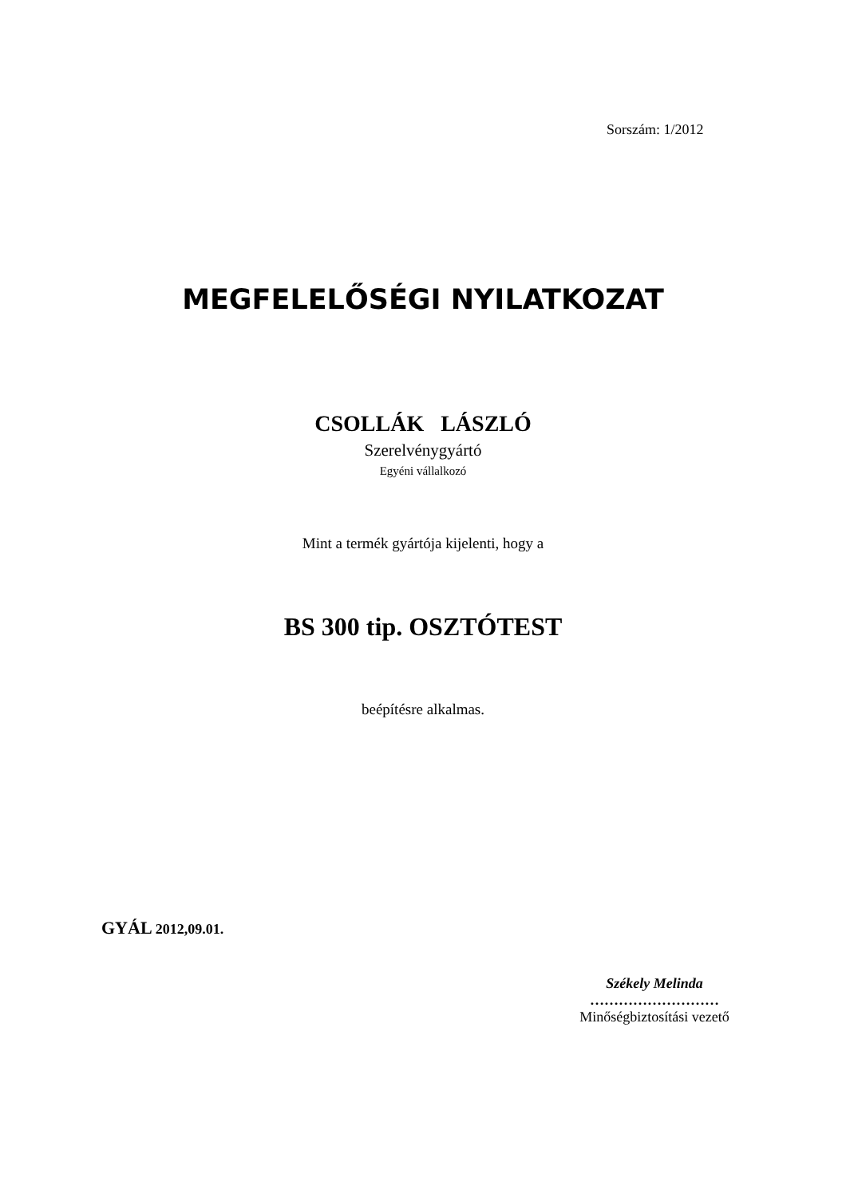Sorszám: 1/2012
MEGFELELŐSÉGI NYILATKOZAT
CSOLLÁK LÁSZLÓ
Szerelvénygyártó
Egyéni vállalkozó
Mint a termék gyártója kijelenti, hogy a
BS 300 tip. OSZTÓTEST
beépítésre alkalmas.
GYÁL 2012,09.01.
Székely Melinda
………………………
Minőségbiztosítási vezető